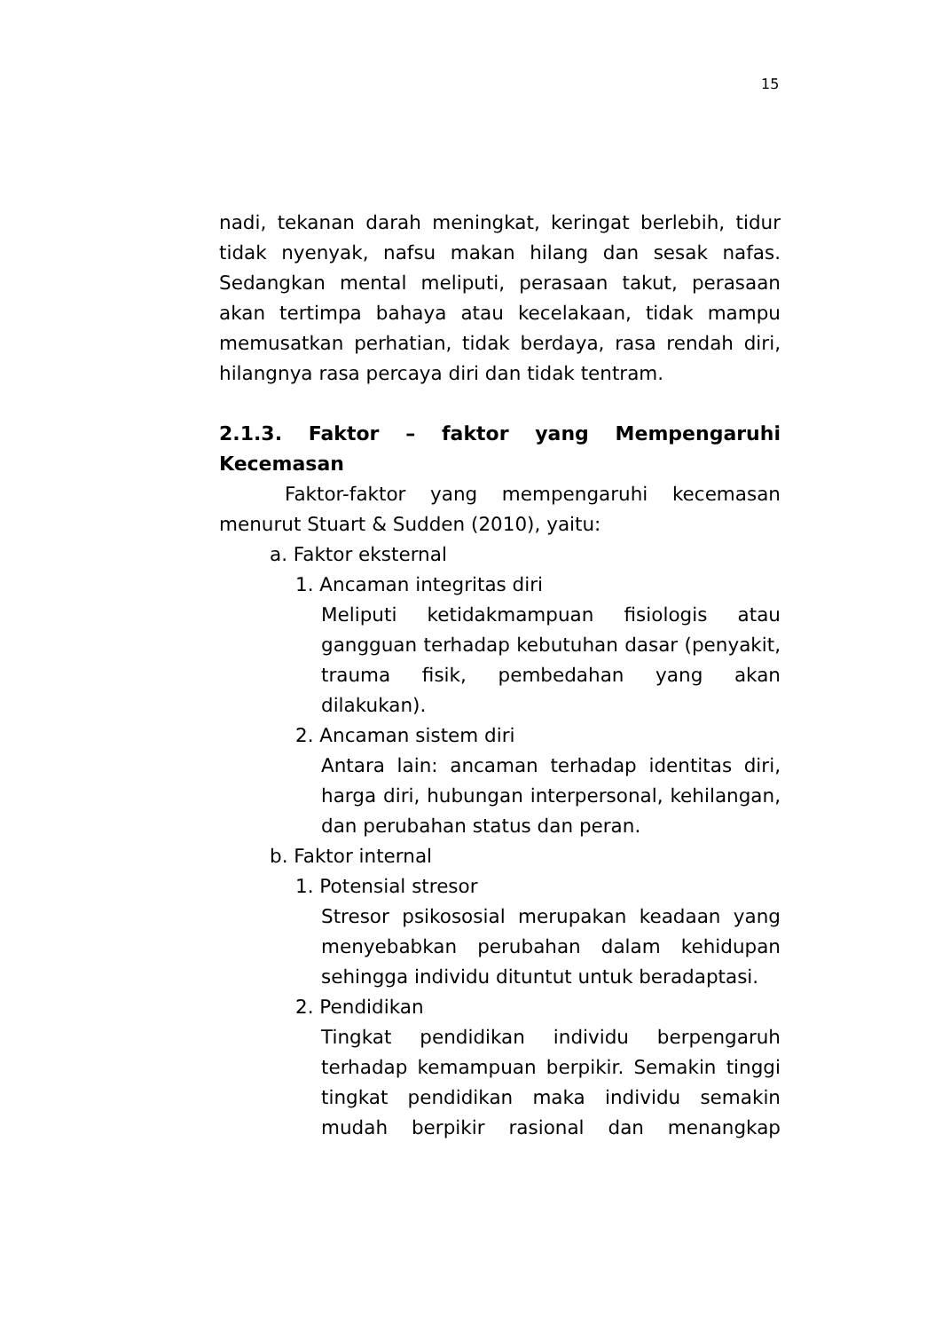15
nadi, tekanan darah meningkat, keringat berlebih, tidur tidak nyenyak, nafsu makan hilang dan sesak nafas. Sedangkan mental meliputi, perasaan takut, perasaan akan tertimpa bahaya atau kecelakaan, tidak mampu memusatkan perhatian, tidak berdaya, rasa rendah diri, hilangnya rasa percaya diri dan tidak tentram.
2.1.3. Faktor – faktor yang Mempengaruhi Kecemasan
Faktor-faktor yang mempengaruhi kecemasan menurut Stuart & Sudden (2010), yaitu:
a. Faktor eksternal
1. Ancaman integritas diri
Meliputi ketidakmampuan fisiologis atau gangguan terhadap kebutuhan dasar (penyakit, trauma fisik, pembedahan yang akan dilakukan).
2. Ancaman sistem diri
Antara lain: ancaman terhadap identitas diri, harga diri, hubungan interpersonal, kehilangan, dan perubahan status dan peran.
b. Faktor internal
1. Potensial stresor
Stresor psikososial merupakan keadaan yang menyebabkan perubahan dalam kehidupan sehingga individu dituntut untuk beradaptasi.
2. Pendidikan
Tingkat pendidikan individu berpengaruh terhadap kemampuan berpikir. Semakin tinggi tingkat pendidikan maka individu semakin mudah berpikir rasional dan menangkap